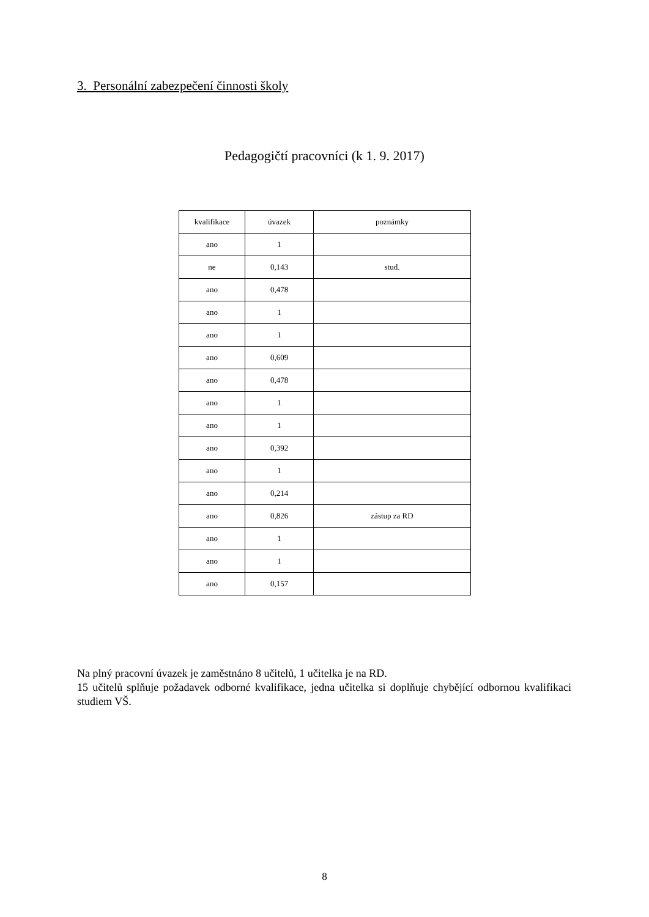3. Personální zabezpečení činnosti školy
Pedagogičtí pracovníci (k 1. 9. 2017)
| kvalifikace | úvazek | poznámky |
| ano | 1 | |
| ne | 0,143 | stud. |
| ano | 0,478 | |
| ano | 1 | |
| ano | 1 | |
| ano | 0,609 | |
| ano | 0,478 | |
| ano | 1 | |
| ano | 1 | |
| ano | 0,392 | |
| ano | 1 | |
| ano | 0,214 | |
| ano | 0,826 | zástup za RD |
| ano | 1 | |
| ano | 1 | |
| ano | 0,157 | |
Na plný pracovní úvazek je zaměstnáno 8 učitelů, 1 učitelka je na RD.
15 učitelů splňuje požadavek odborné kvalifikace, jedna učitelka si doplňuje chybějící odbornou kvalifikaci studiem VŠ.
8